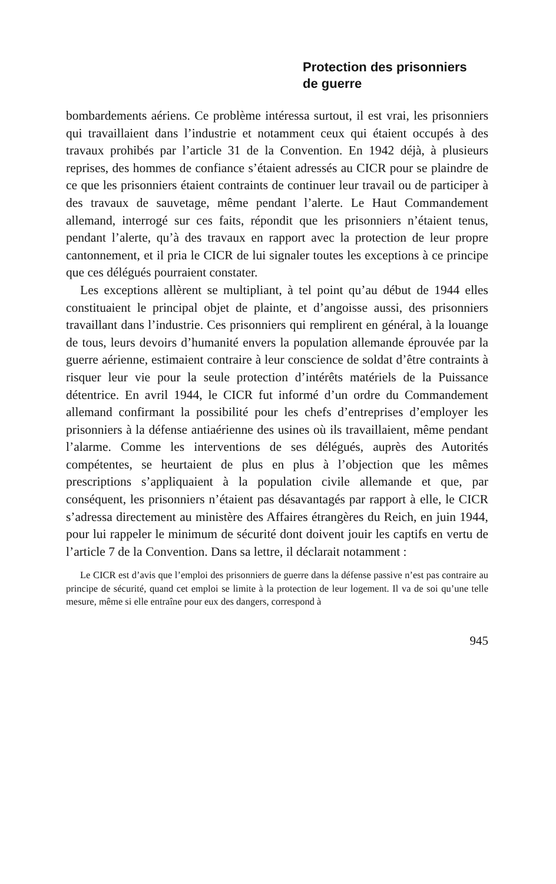Protection des prisonniers
de guerre
bombardements aériens. Ce problème intéressa surtout, il est vrai, les prisonniers qui travaillaient dans l’industrie et notamment ceux qui étaient occupés à des travaux prohibés par l’article 31 de la Convention. En 1942 déjà, à plusieurs reprises, des hommes de confiance s’étaient adressés au CICR pour se plaindre de ce que les prisonniers étaient contraints de continuer leur travail ou de participer à des travaux de sauvetage, même pendant l’alerte. Le Haut Commandement allemand, interrogé sur ces faits, répondit que les prisonniers n’étaient tenus, pendant l’alerte, qu’à des travaux en rapport avec la protection de leur propre cantonnement, et il pria le CICR de lui signaler toutes les exceptions à ce principe que ces délégués pourraient constater.
Les exceptions allèrent se multipliant, à tel point qu’au début de 1944 elles constituaient le principal objet de plainte, et d’angoisse aussi, des prisonniers travaillant dans l’industrie. Ces prisonniers qui remplirent en général, à la louange de tous, leurs devoirs d’humanité envers la population allemande éprouvée par la guerre aérienne, estimaient contraire à leur conscience de soldat d’être contraints à risquer leur vie pour la seule protection d’intérêts matériels de la Puissance détentrice. En avril 1944, le CICR fut informé d’un ordre du Commandement allemand confirmant la possibilité pour les chefs d’entreprises d’employer les prisonniers à la défense antiaérienne des usines où ils travaillaient, même pendant l’alarme. Comme les interventions de ses délégués, auprès des Autorités compétentes, se heurtaient de plus en plus à l’objection que les mêmes prescriptions s’appliquaient à la population civile allemande et que, par conséquent, les prisonniers n’étaient pas désavantagés par rapport à elle, le CICR s’adressa directement au ministère des Affaires étrangères du Reich, en juin 1944, pour lui rappeler le minimum de sécurité dont doivent jouir les captifs en vertu de l’article 7 de la Convention. Dans sa lettre, il déclarait notamment :
Le CICR est d’avis que l’emploi des prisonniers de guerre dans la défense passive n’est pas contraire au principe de sécurité, quand cet emploi se limite à la protection de leur logement. Il va de soi qu’une telle mesure, même si elle entraîne pour eux des dangers, correspond à
945